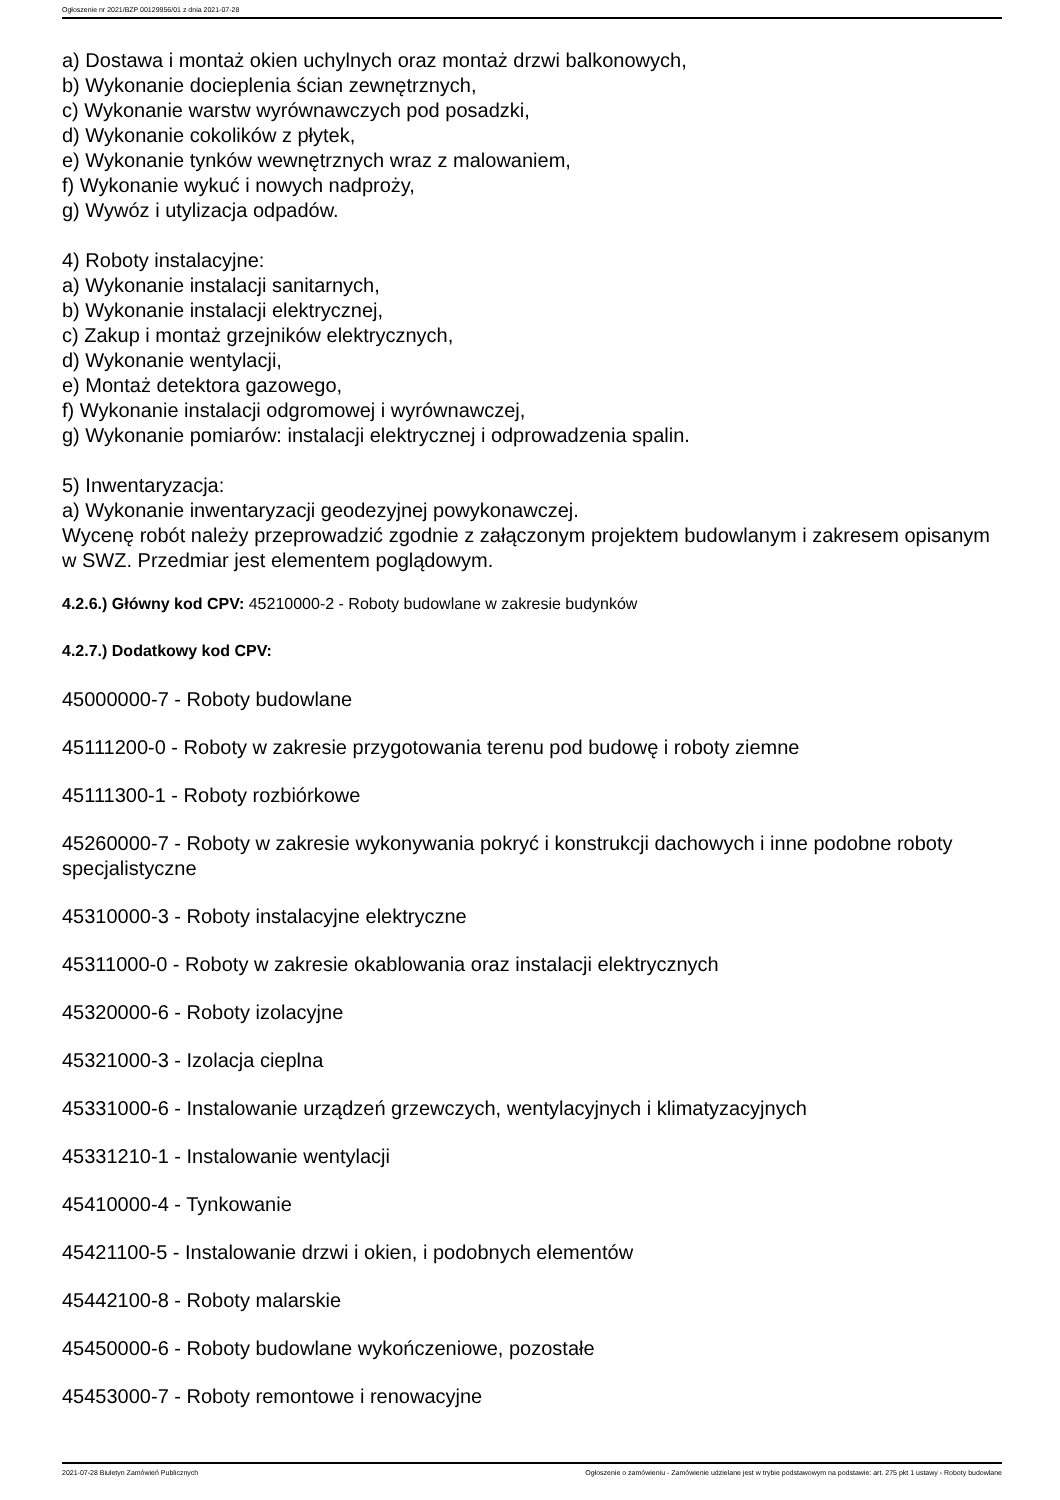Ogłoszenie nr 2021/BZP 00129956/01 z dnia 2021-07-28
a) Dostawa i montaż okien uchylnych oraz montaż drzwi balkonowych,
b) Wykonanie docieplenia ścian zewnętrznych,
c) Wykonanie warstw wyrównawczych pod posadzki,
d) Wykonanie cokolików z płytek,
e) Wykonanie tynków wewnętrznych wraz z malowaniem,
f) Wykonanie wykuć i nowych nadproży,
g) Wywóz i utylizacja odpadów.
4) Roboty instalacyjne:
a) Wykonanie instalacji sanitarnych,
b) Wykonanie instalacji elektrycznej,
c) Zakup i montaż grzejników elektrycznych,
d) Wykonanie wentylacji,
e) Montaż detektora gazowego,
f) Wykonanie instalacji odgromowej i wyrównawczej,
g) Wykonanie pomiarów: instalacji elektrycznej i odprowadzenia spalin.
5) Inwentaryzacja:
a) Wykonanie inwentaryzacji geodezyjnej powykonawczej.
Wycenę robót należy przeprowadzić zgodnie z załączonym projektem budowlanym i zakresem opisanym w SWZ. Przedmiar jest elementem poglądowym.
4.2.6.) Główny kod CPV: 45210000-2 - Roboty budowlane w zakresie budynków
4.2.7.) Dodatkowy kod CPV:
45000000-7 - Roboty budowlane
45111200-0 - Roboty w zakresie przygotowania terenu pod budowę i roboty ziemne
45111300-1 - Roboty rozbiórkowe
45260000-7 - Roboty w zakresie wykonywania pokryć i konstrukcji dachowych i inne podobne roboty specjalistyczne
45310000-3 - Roboty instalacyjne elektryczne
45311000-0 - Roboty w zakresie okablowania oraz instalacji elektrycznych
45320000-6 - Roboty izolacyjne
45321000-3 - Izolacja cieplna
45331000-6 - Instalowanie urządzeń grzewczych, wentylacyjnych i klimatyzacyjnych
45331210-1 - Instalowanie wentylacji
45410000-4 - Tynkowanie
45421100-5 - Instalowanie drzwi i okien, i podobnych elementów
45442100-8 - Roboty malarskie
45450000-6 - Roboty budowlane wykończeniowe, pozostałe
45453000-7 - Roboty remontowe i renowacyjne
2021-07-28 Biuletyn Zamówień Publicznych Ogłoszenie o zamówieniu - Zamówienie udzielane jest w trybie podstawowym na podstawie: art. 275 pkt 1 ustawy - Roboty budowlane